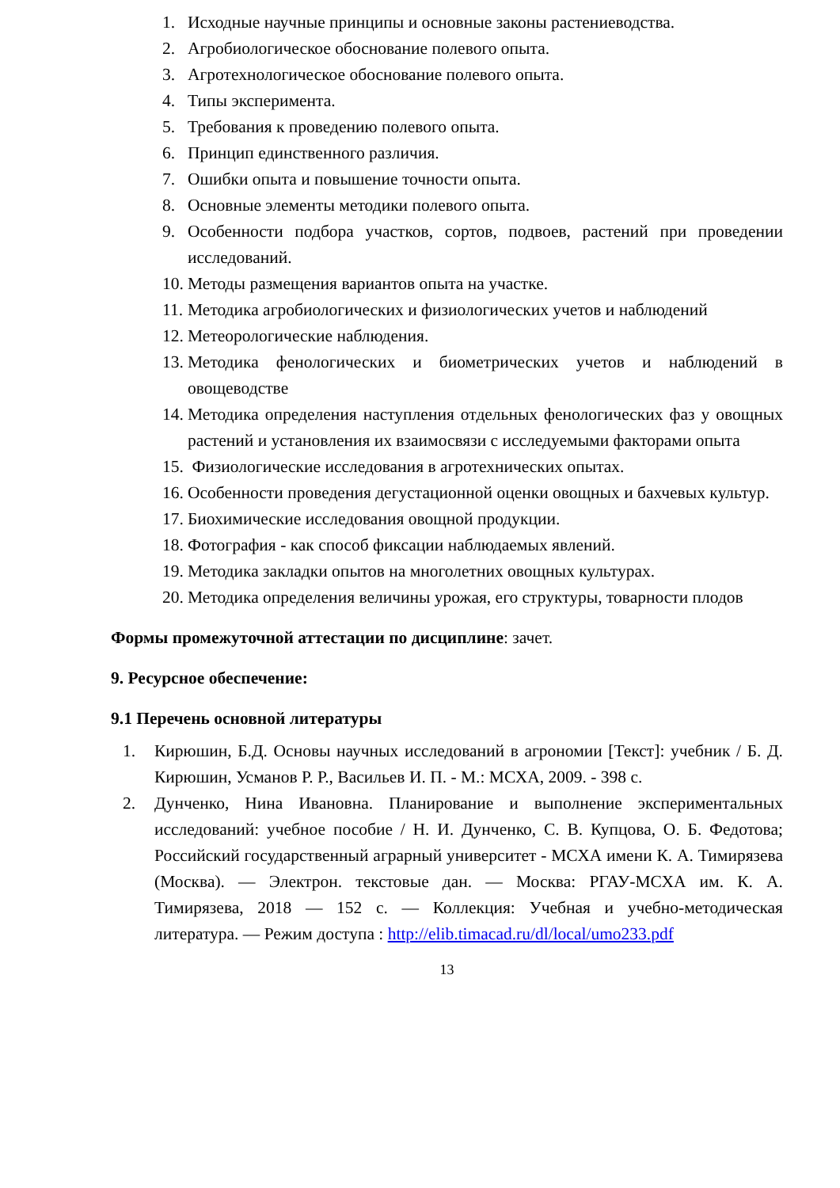1. Исходные научные принципы и основные законы растениеводства.
2. Агробиологическое обоснование полевого опыта.
3. Агротехнологическое обоснование полевого опыта.
4. Типы эксперимента.
5. Требования к проведению полевого опыта.
6. Принцип единственного различия.
7. Ошибки опыта и повышение точности опыта.
8. Основные элементы методики полевого опыта.
9. Особенности подбора участков, сортов, подвоев, растений при проведении исследований.
10. Методы размещения вариантов опыта на участке.
11. Методика агробиологических и физиологических учетов и наблюдений
12. Метеорологические наблюдения.
13. Методика фенологических и биометрических учетов и наблюдений в овощеводстве
14. Методика определения наступления отдельных фенологических фаз у овощных растений и установления их взаимосвязи с исследуемыми факторами опыта
15. Физиологические исследования в агротехнических опытах.
16. Особенности проведения дегустационной оценки овощных и бахчевых культур.
17. Биохимические исследования овощной продукции.
18. Фотография - как способ фиксации наблюдаемых явлений.
19. Методика закладки опытов на многолетних овощных культурах.
20. Методика определения величины урожая, его структуры, товарности плодов
Формы промежуточной аттестации по дисциплине: зачет.
9. Ресурсное обеспечение:
9.1 Перечень основной литературы
1. Кирюшин, Б.Д. Основы научных исследований в агрономии [Текст]: учебник / Б. Д. Кирюшин, Усманов Р. Р., Васильев И. П. - М.: МСХА, 2009. - 398 с.
2. Дунченко, Нина Ивановна. Планирование и выполнение экспериментальных исследований: учебное пособие / Н. И. Дунченко, С. В. Купцова, О. Б. Федотова; Российский государственный аграрный университет - МСХА имени К. А. Тимирязева (Москва). — Электрон. текстовые дан. — Москва: РГАУ-МСХА им. К. А. Тимирязева, 2018 — 152 с. — Коллекция: Учебная и учебно-методическая литература. — Режим доступа : http://elib.timacad.ru/dl/local/umo233.pdf
13